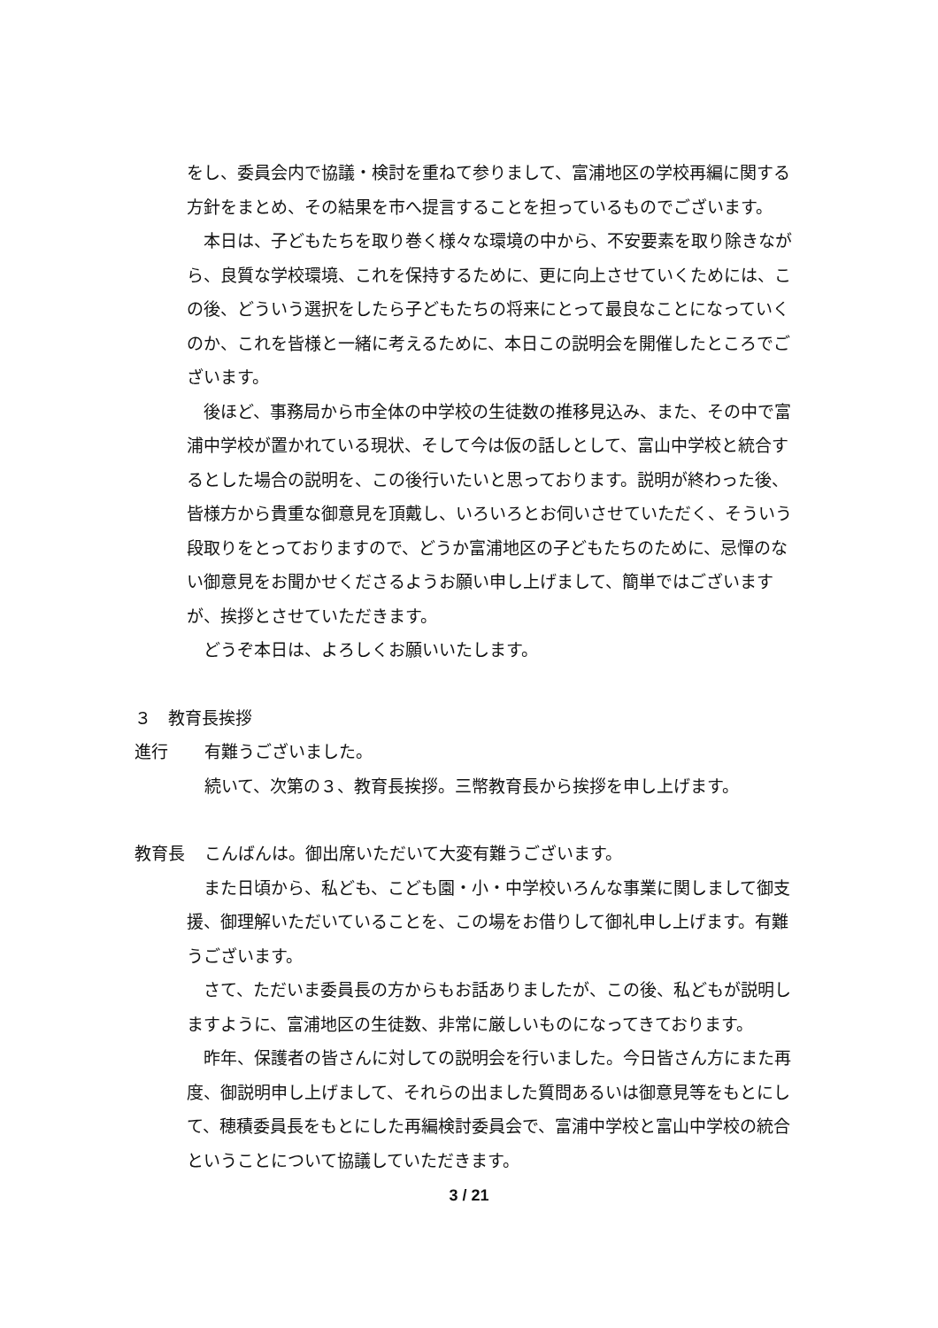をし、委員会内で協議・検討を重ねて参りまして、富浦地区の学校再編に関する方針をまとめ、その結果を市へ提言することを担っているものでございます。
　本日は、子どもたちを取り巻く様々な環境の中から、不安要素を取り除きながら、良質な学校環境、これを保持するために、更に向上させていくためには、この後、どういう選択をしたら子どもたちの将来にとって最良なことになっていくのか、これを皆様と一緒に考えるために、本日この説明会を開催したところでございます。
　後ほど、事務局から市全体の中学校の生徒数の推移見込み、また、その中で富浦中学校が置かれている現状、そして今は仮の話しとして、富山中学校と統合するとした場合の説明を、この後行いたいと思っております。説明が終わった後、皆様方から貴重な御意見を頂戴し、いろいろとお伺いさせていただく、そういう段取りをとっておりますので、どうか富浦地区の子どもたちのために、忌憚のない御意見をお聞かせくださるようお願い申し上げまして、簡単ではございますが、挨拶とさせていただきます。
　どうぞ本日は、よろしくお願いいたします。
３　教育長挨拶
進行
有難うございました。
続いて、次第の３、教育長挨拶。三幣教育長から挨拶を申し上げます。
教育長
こんばんは。御出席いただいて大変有難うございます。
　また日頃から、私ども、こども園・小・中学校いろんな事業に関しまして御支援、御理解いただいていることを、この場をお借りして御礼申し上げます。有難うございます。
　さて、ただいま委員長の方からもお話ありましたが、この後、私どもが説明しますように、富浦地区の生徒数、非常に厳しいものになってきております。
　昨年、保護者の皆さんに対しての説明会を行いました。今日皆さん方にまた再度、御説明申し上げまして、それらの出ました質問あるいは御意見等をもとにして、穂積委員長をもとにした再編検討委員会で、富浦中学校と富山中学校の統合ということについて協議していただきます。
3 / 21